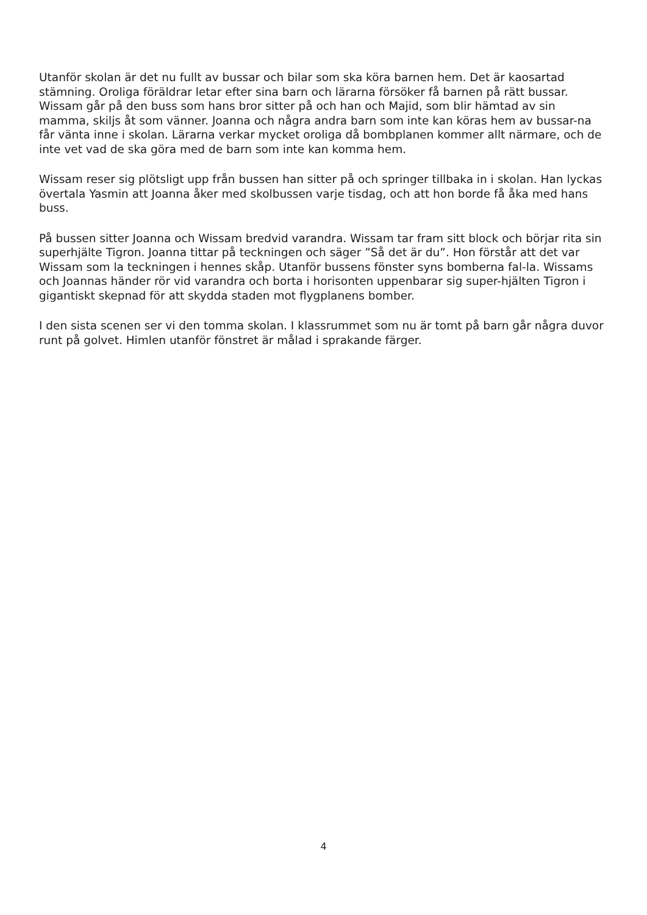Utanför skolan är det nu fullt av bussar och bilar som ska köra barnen hem. Det är kaosartad stämning. Oroliga föräldrar letar efter sina barn och lärarna försöker få barnen på rätt bussar. Wissam går på den buss som hans bror sitter på och han och Majid, som blir hämtad av sin mamma, skiljs åt som vänner. Joanna och några andra barn som inte kan köras hem av bussar-na får vänta inne i skolan. Lärarna verkar mycket oroliga då bombplanen kommer allt närmare, och de inte vet vad de ska göra med de barn som inte kan komma hem.
Wissam reser sig plötsligt upp från bussen han sitter på och springer tillbaka in i skolan. Han lyckas övertala Yasmin att Joanna åker med skolbussen varje tisdag, och att hon borde få åka med hans buss.
På bussen sitter Joanna och Wissam bredvid varandra. Wissam tar fram sitt block och börjar rita sin superhjälte Tigron. Joanna tittar på teckningen och säger ”Så det är du”. Hon förstår att det var Wissam som la teckningen i hennes skåp. Utanför bussens fönster syns bomberna fal-la. Wissams och Joannas händer rör vid varandra och borta i horisonten uppenbarar sig super-hjälten Tigron i gigantiskt skepnad för att skydda staden mot flygplanens bomber.
I den sista scenen ser vi den tomma skolan. I klassrummet som nu är tomt på barn går några duvor runt på golvet. Himlen utanför fönstret är målad i sprakande färger.
4